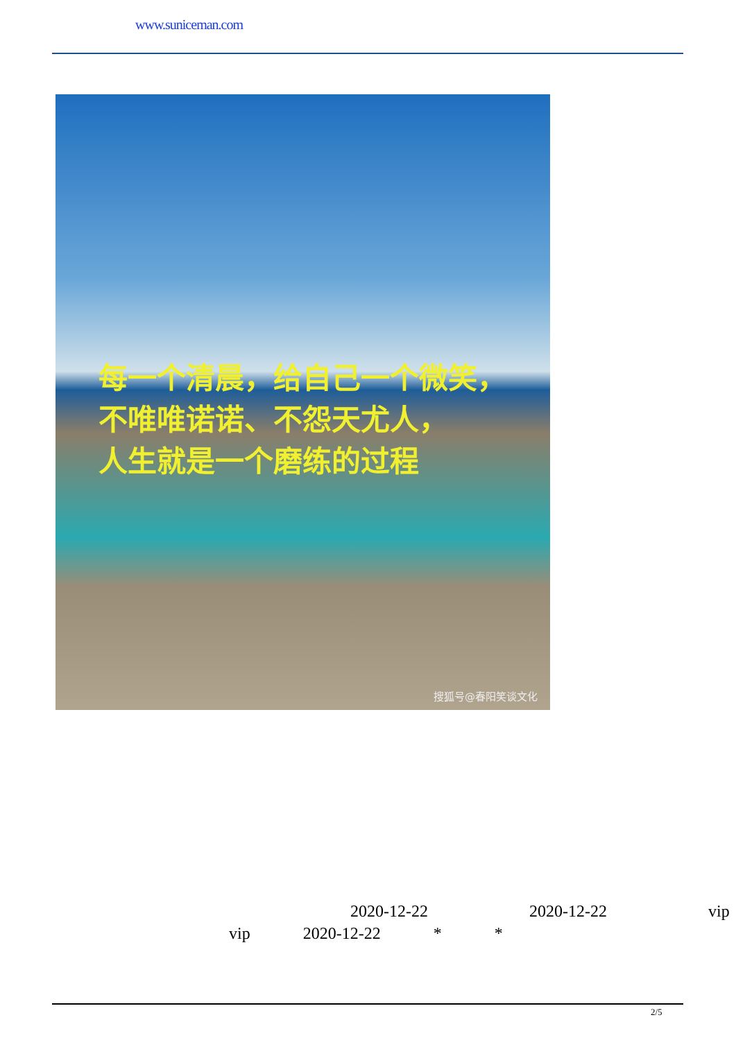www.suniceman.com
每一个清晨，给自己一个微笑，
不唯唯诺诺、不怨天尤人，
人生就是一个磨练的过程
搜狐号@春阳笑谈文化
2020-12-22 2020-12-22 vip
vip 2020-12-22 * *
2/5